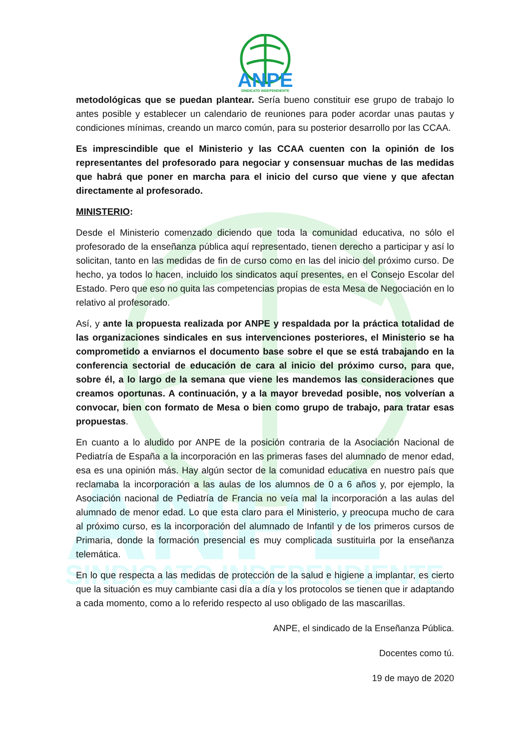ANPE
SINDICATO INDEPENDIENTE
ANPE
SINDICATO INDEPENDIENTE
metodológicas que se puedan plantear. Sería bueno constituir ese grupo de trabajo lo antes posible y establecer un calendario de reuniones para poder acordar unas pautas y condiciones mínimas, creando un marco común, para su posterior desarrollo por las CCAA.
Es imprescindible que el Ministerio y las CCAA cuenten con la opinión de los representantes del profesorado para negociar y consensuar muchas de las medidas que habrá que poner en marcha para el inicio del curso que viene y que afectan directamente al profesorado.
MINISTERIO:
Desde el Ministerio comenzado diciendo que toda la comunidad educativa, no sólo el profesorado de la enseñanza pública aquí representado, tienen derecho a participar y así lo solicitan, tanto en las medidas de fin de curso como en las del inicio del próximo curso. De hecho, ya todos lo hacen, incluido los sindicatos aquí presentes, en el Consejo Escolar del Estado. Pero que eso no quita las competencias propias de esta Mesa de Negociación en lo relativo al profesorado.
Así, y ante la propuesta realizada por ANPE y respaldada por la práctica totalidad de las organizaciones sindicales en sus intervenciones posteriores, el Ministerio se ha comprometido a enviarnos el documento base sobre el que se está trabajando en la conferencia sectorial de educación de cara al inicio del próximo curso, para que, sobre él, a lo largo de la semana que viene les mandemos las consideraciones que creamos oportunas. A continuación, y a la mayor brevedad posible, nos volverían a convocar, bien con formato de Mesa o bien como grupo de trabajo, para tratar esas propuestas.
En cuanto a lo aludido por ANPE de la posición contraria de la Asociación Nacional de Pediatría de España a la incorporación en las primeras fases del alumnado de menor edad, esa es una opinión más. Hay algún sector de la comunidad educativa en nuestro país que reclamaba la incorporación a las aulas de los alumnos de 0 a 6 años y, por ejemplo, la Asociación nacional de Pediatría de Francia no veía mal la incorporación a las aulas del alumnado de menor edad. Lo que esta claro para el Ministerio, y preocupa mucho de cara al próximo curso, es la incorporación del alumnado de Infantil y de los primeros cursos de Primaria, donde la formación presencial es muy complicada sustituirla por la enseñanza telemática.
En lo que respecta a las medidas de protección de la salud e higiene a implantar, es cierto que la situación es muy cambiante casi día a día y los protocolos se tienen que ir adaptando a cada momento, como a lo referido respecto al uso obligado de las mascarillas.
ANPE, el sindicado de la Enseñanza Pública.
Docentes como tú.
19 de mayo de 2020